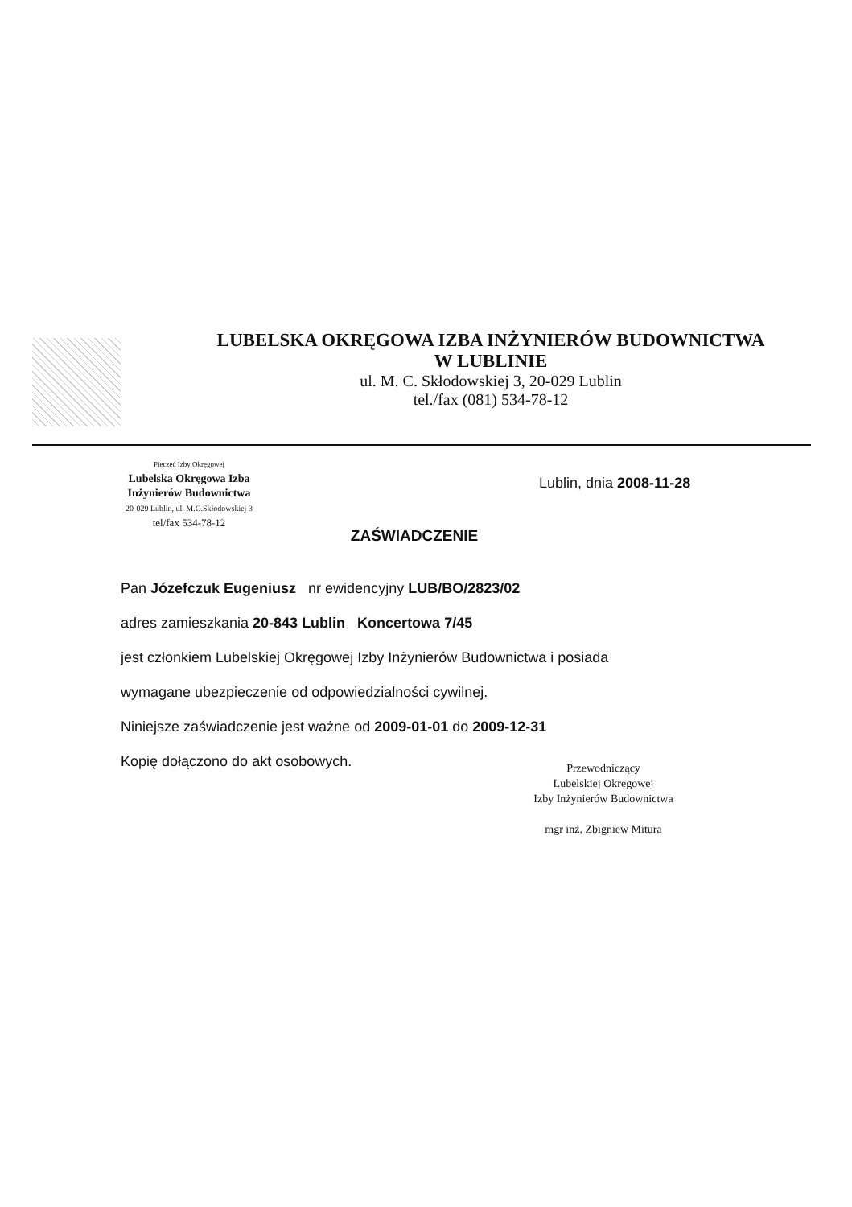LUBELSKA OKRĘGOWA IZBA INŻYNIERÓW BUDOWNICTWA
W LUBLINIE
ul. M. C. Skłodowskiej 3, 20-029 Lublin
tel./fax (081) 534-78-12
Pieczęć Izby Okręgowej
Lubelska Okręgowa Izba
Inżynierów Budownictwa
20-029 Lublin, ul. M.C.Skłodowskiej 3
tel/fax 534-78-12
Lublin, dnia 2008-11-28
ZAŚWIADCZENIE
Pan Józefczuk Eugeniusz nr ewidencyjny LUB/BO/2823/02
adres zamieszkania 20-843 Lublin Koncertowa 7/45
jest członkiem Lubelskiej Okręgowej Izby Inżynierów Budownictwa i posiada
wymagane ubezpieczenie od odpowiedzialności cywilnej.
Niniejsze zaświadczenie jest ważne od 2009-01-01 do 2009-12-31
Kopię dołączono do akt osobowych.
Przewodniczący
Lubelskiej Okręgowej
Izby Inżynierów Budownictwa
mgr inż. Zbigniew Mitura